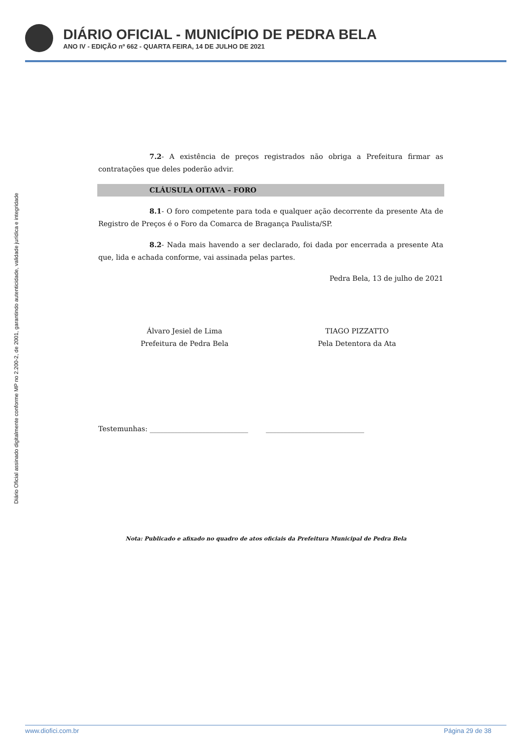DIÁRIO OFICIAL - MUNICÍPIO DE PEDRA BELA
ANO IV - EDIÇÃO nº 662 - QUARTA FEIRA, 14 DE JULHO DE 2021
Diário Oficial assinado digitalmente conforme MP no 2.200-2, de 2001, garantindo autenticidade, validade jurídica e integridade
7.2- A existência de preços registrados não obriga a Prefeitura firmar as contratações que deles poderão advir.
CLÁUSULA OITAVA – FORO
8.1- O foro competente para toda e qualquer ação decorrente da presente Ata de Registro de Preços é o Foro da Comarca de Bragança Paulista/SP.
8.2- Nada mais havendo a ser declarado, foi dada por encerrada a presente Ata que, lida e achada conforme, vai assinada pelas partes.
Pedra Bela, 13 de julho de 2021
Álvaro Jesiel de Lima
Prefeitura de Pedra Bela
TIAGO PIZZATTO
Pela Detentora da Ata
Testemunhas: ____________________________ ____________________________
Nota: Publicado e afixado no quadro de atos oficiais da Prefeitura Municipal de Pedra Bela
www.diofici.com.br Página 29 de 38